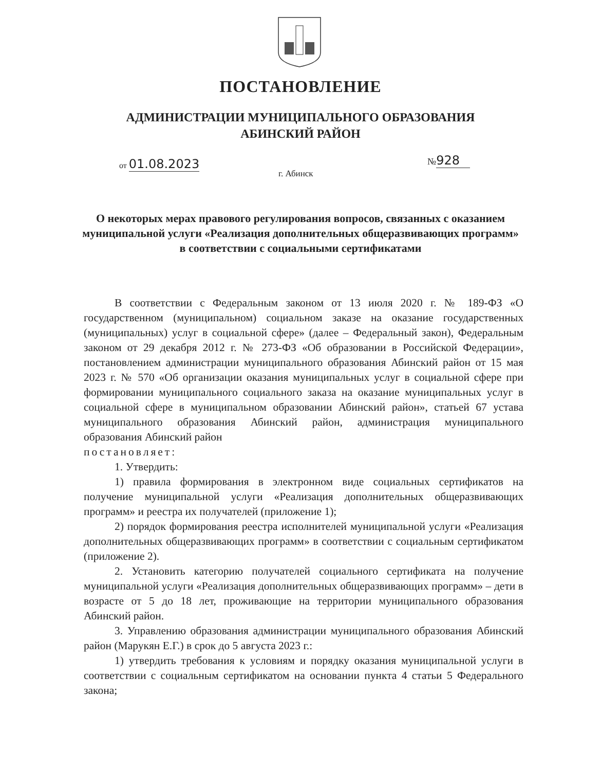ПОСТАНОВЛЕНИЕ
АДМИНИСТРАЦИИ МУНИЦИПАЛЬНОГО ОБРАЗОВАНИЯ
АБИНСКИЙ РАЙОН
от 01.08.2023 №928
г. Абинск
О некоторых мерах правового регулирования вопросов, связанных с оказанием муниципальной услуги «Реализация дополнительных общеразвивающих программ» в соответствии с социальными сертификатами
В соответствии с Федеральным законом от 13 июля 2020 г. № 189-ФЗ «О государственном (муниципальном) социальном заказе на оказание государственных (муниципальных) услуг в социальной сфере» (далее – Федеральный закон), Федеральным законом от 29 декабря 2012 г. № 273-ФЗ «Об образовании в Российской Федерации», постановлением администрации муниципального образования Абинский район от 15 мая 2023 г. № 570 «Об организации оказания муниципальных услуг в социальной сфере при формировании муниципального социального заказа на оказание муниципальных услуг в социальной сфере в муниципальном образовании Абинский район», статьей 67 устава муниципального образования Абинский район, администрация муниципального образования Абинский район
постановляет:
1. Утвердить:
1) правила формирования в электронном виде социальных сертификатов на получение муниципальной услуги «Реализация дополнительных общеразвивающих программ» и реестра их получателей (приложение 1);
2) порядок формирования реестра исполнителей муниципальной услуги «Реализация дополнительных общеразвивающих программ» в соответствии с социальным сертификатом (приложение 2).
2. Установить категорию получателей социального сертификата на получение муниципальной услуги «Реализация дополнительных общеразвивающих программ» – дети в возрасте от 5 до 18 лет, проживающие на территории муниципального образования Абинский район.
3. Управлению образования администрации муниципального образования Абинский район (Марукян Е.Г.) в срок до 5 августа 2023 г.:
1) утвердить требования к условиям и порядку оказания муниципальной услуги в соответствии с социальным сертификатом на основании пункта 4 статьи 5 Федерального закона;